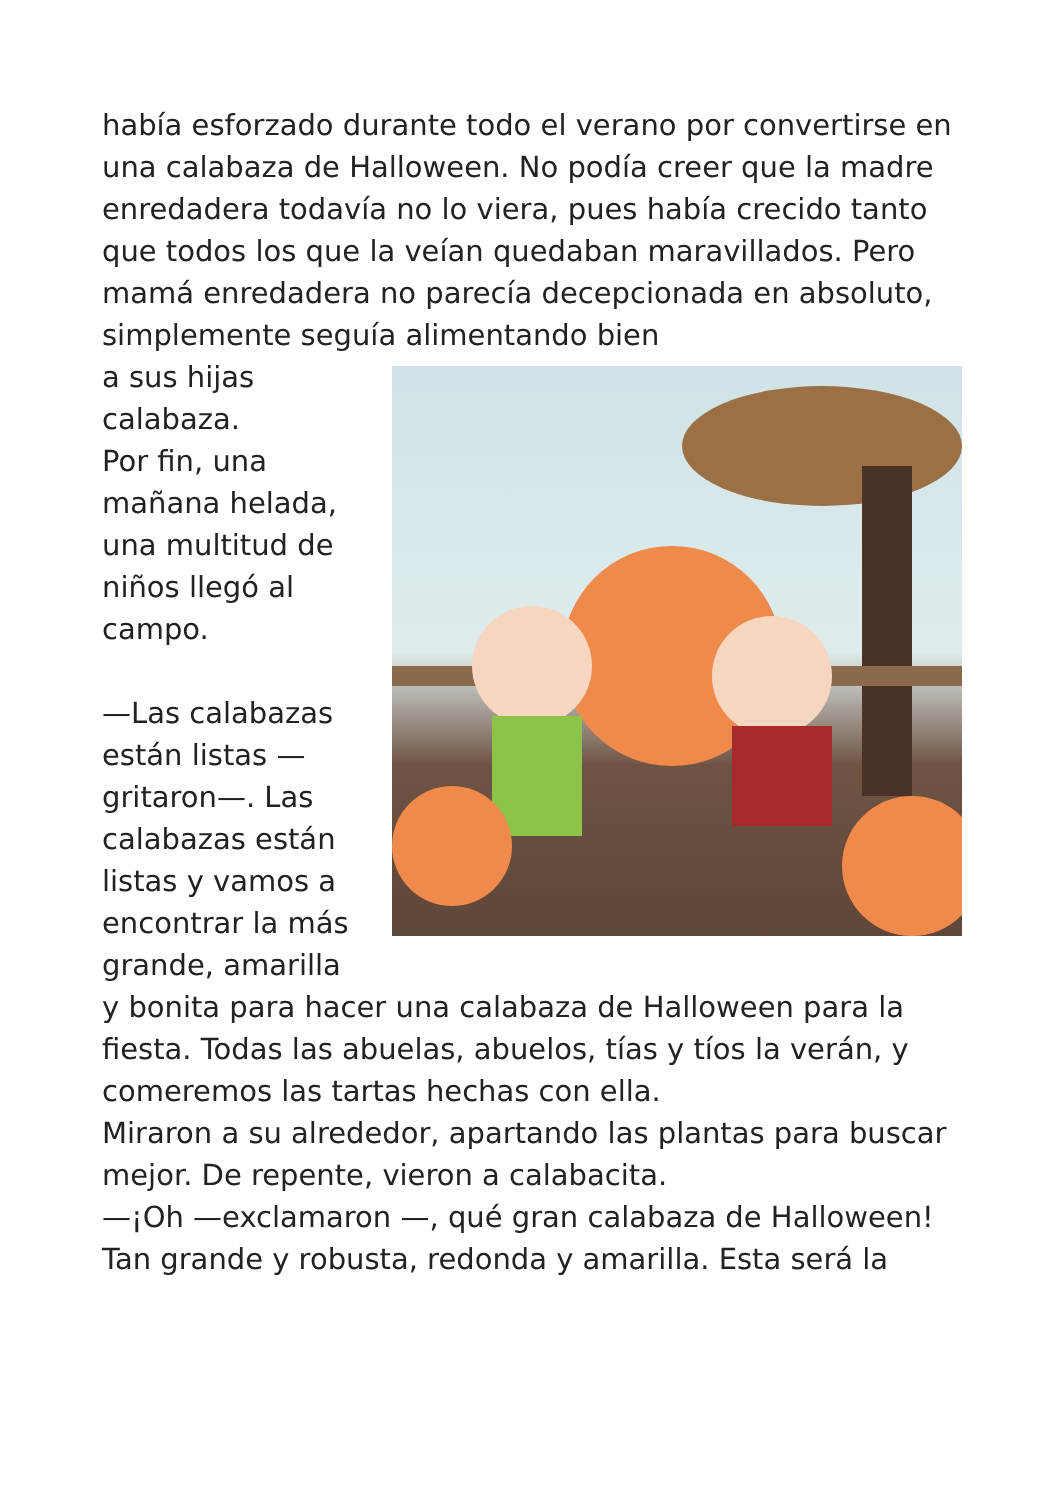había esforzado durante todo el verano por convertirse en una calabaza de Halloween. No podía creer que la madre enredadera todavía no lo viera, pues había crecido tanto que todos los que la veían quedaban maravillados. Pero mamá enredadera no parecía decepcionada en absoluto, simplemente seguía alimentando bien
a sus hijas calabaza.
Por fin, una mañana helada, una multitud de niños llegó al campo.
—Las calabazas están listas —gritaron—. Las calabazas están listas y vamos a encontrar la más grande, amarilla y bonita para hacer una calabaza de Halloween para la fiesta. Todas las abuelas, abuelos, tías y tíos la verán, y comeremos las tartas hechas con ella.
Miraron a su alrededor, apartando las plantas para buscar mejor. De repente, vieron a calabacita.
—¡Oh —exclamaron —, qué gran calabaza de Halloween! Tan grande y robusta, redonda y amarilla. Esta será la